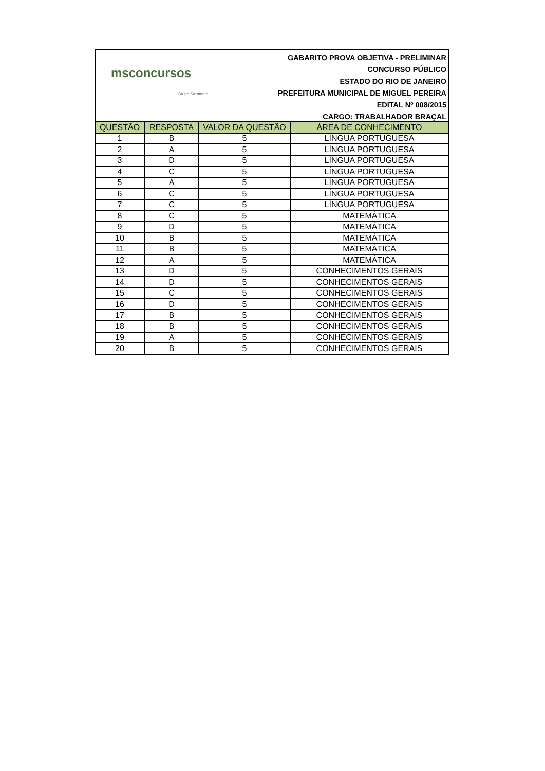msconcursos
Grupo Sarmento
GABARITO PROVA OBJETIVA - PRELIMINAR
CONCURSO PÚBLICO
ESTADO DO RIO DE JANEIRO
PREFEITURA MUNICIPAL DE MIGUEL PEREIRA
EDITAL Nº 008/2015
CARGO: TRABALHADOR BRAÇAL
| QUESTÃO | RESPOSTA | VALOR DA QUESTÃO | ÁREA DE CONHECIMENTO |
| --- | --- | --- | --- |
| 1 | B | 5 | LÍNGUA PORTUGUESA |
| 2 | A | 5 | LÍNGUA PORTUGUESA |
| 3 | D | 5 | LÍNGUA PORTUGUESA |
| 4 | C | 5 | LÍNGUA PORTUGUESA |
| 5 | A | 5 | LÍNGUA PORTUGUESA |
| 6 | C | 5 | LÍNGUA PORTUGUESA |
| 7 | C | 5 | LÍNGUA PORTUGUESA |
| 8 | C | 5 | MATEMÁTICA |
| 9 | D | 5 | MATEMÁTICA |
| 10 | B | 5 | MATEMÁTICA |
| 11 | B | 5 | MATEMÁTICA |
| 12 | A | 5 | MATEMÁTICA |
| 13 | D | 5 | CONHECIMENTOS GERAIS |
| 14 | D | 5 | CONHECIMENTOS GERAIS |
| 15 | C | 5 | CONHECIMENTOS GERAIS |
| 16 | D | 5 | CONHECIMENTOS GERAIS |
| 17 | B | 5 | CONHECIMENTOS GERAIS |
| 18 | B | 5 | CONHECIMENTOS GERAIS |
| 19 | A | 5 | CONHECIMENTOS GERAIS |
| 20 | B | 5 | CONHECIMENTOS GERAIS |